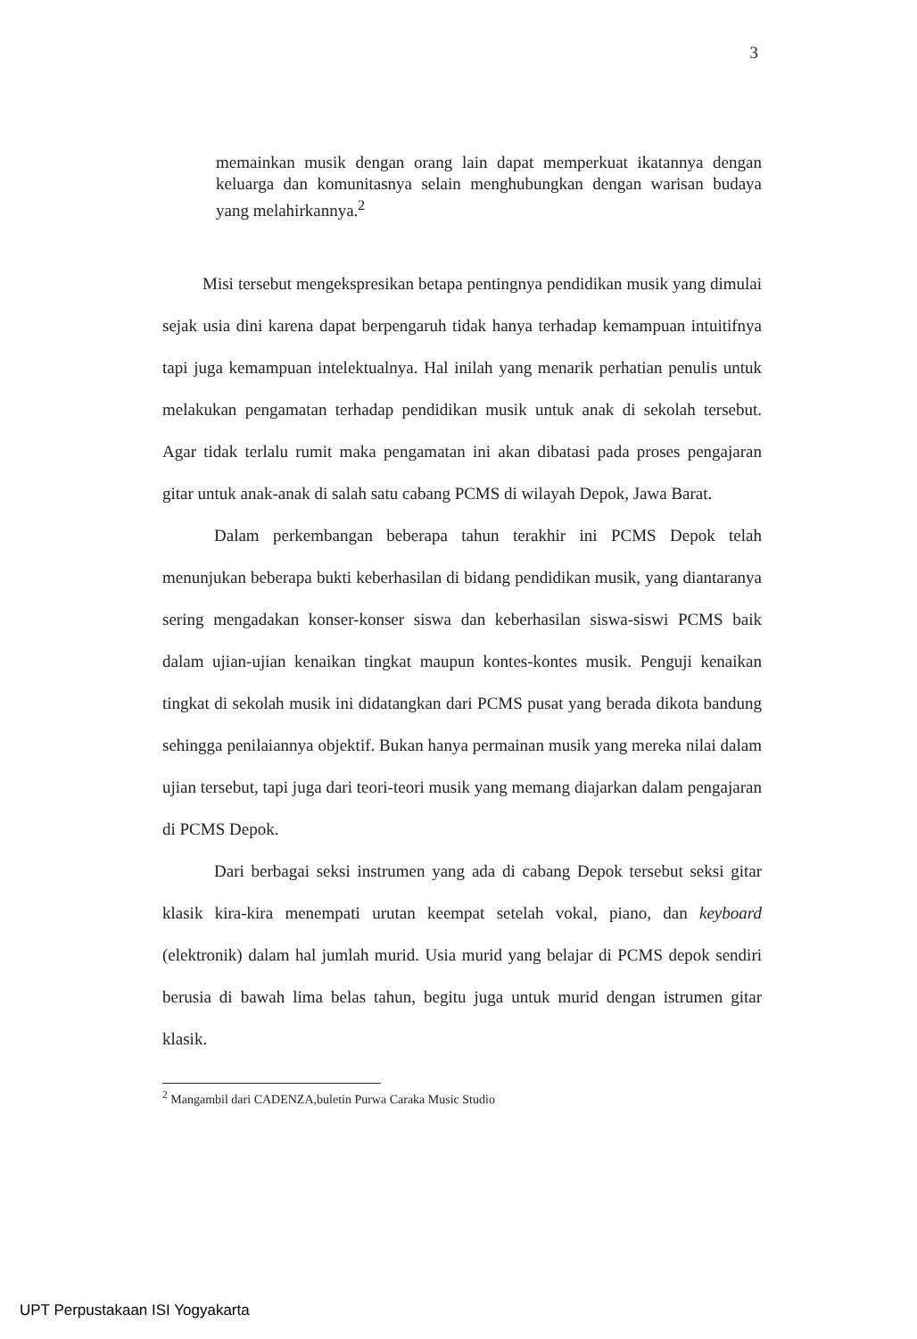3
memainkan musik dengan orang lain dapat memperkuat ikatannya dengan keluarga dan komunitasnya selain menghubungkan dengan warisan budaya yang melahirkannya.<sup>2</sup>
Misi tersebut mengekspresikan betapa pentingnya pendidikan musik yang dimulai sejak usia dini karena dapat berpengaruh tidak hanya terhadap kemampuan intuitifnya tapi juga kemampuan intelektualnya. Hal inilah yang menarik perhatian penulis untuk melakukan pengamatan terhadap pendidikan musik untuk anak di sekolah tersebut. Agar tidak terlalu rumit maka pengamatan ini akan dibatasi pada proses pengajaran gitar untuk anak-anak di salah satu cabang PCMS di wilayah Depok, Jawa Barat.
Dalam perkembangan beberapa tahun terakhir ini PCMS Depok telah menunjukan beberapa bukti keberhasilan di bidang pendidikan musik, yang diantaranya sering mengadakan konser-konser siswa dan keberhasilan siswa-siswi PCMS baik dalam ujian-ujian kenaikan tingkat maupun kontes-kontes musik. Penguji kenaikan tingkat di sekolah musik ini didatangkan dari PCMS pusat yang berada dikota bandung sehingga penilaiannya objektif. Bukan hanya permainan musik yang mereka nilai dalam ujian tersebut, tapi juga dari teori-teori musik yang memang diajarkan dalam pengajaran di PCMS Depok.
Dari berbagai seksi instrumen yang ada di cabang Depok tersebut seksi gitar klasik kira-kira menempati urutan keempat setelah vokal, piano, dan keyboard (elektronik) dalam hal jumlah murid. Usia murid yang belajar di PCMS depok sendiri berusia di bawah lima belas tahun, begitu juga untuk murid dengan istrumen gitar klasik.
<sup>2</sup> Mangambil dari CADENZA,buletin Purwa Caraka Music Studio
UPT Perpustakaan ISI Yogyakarta